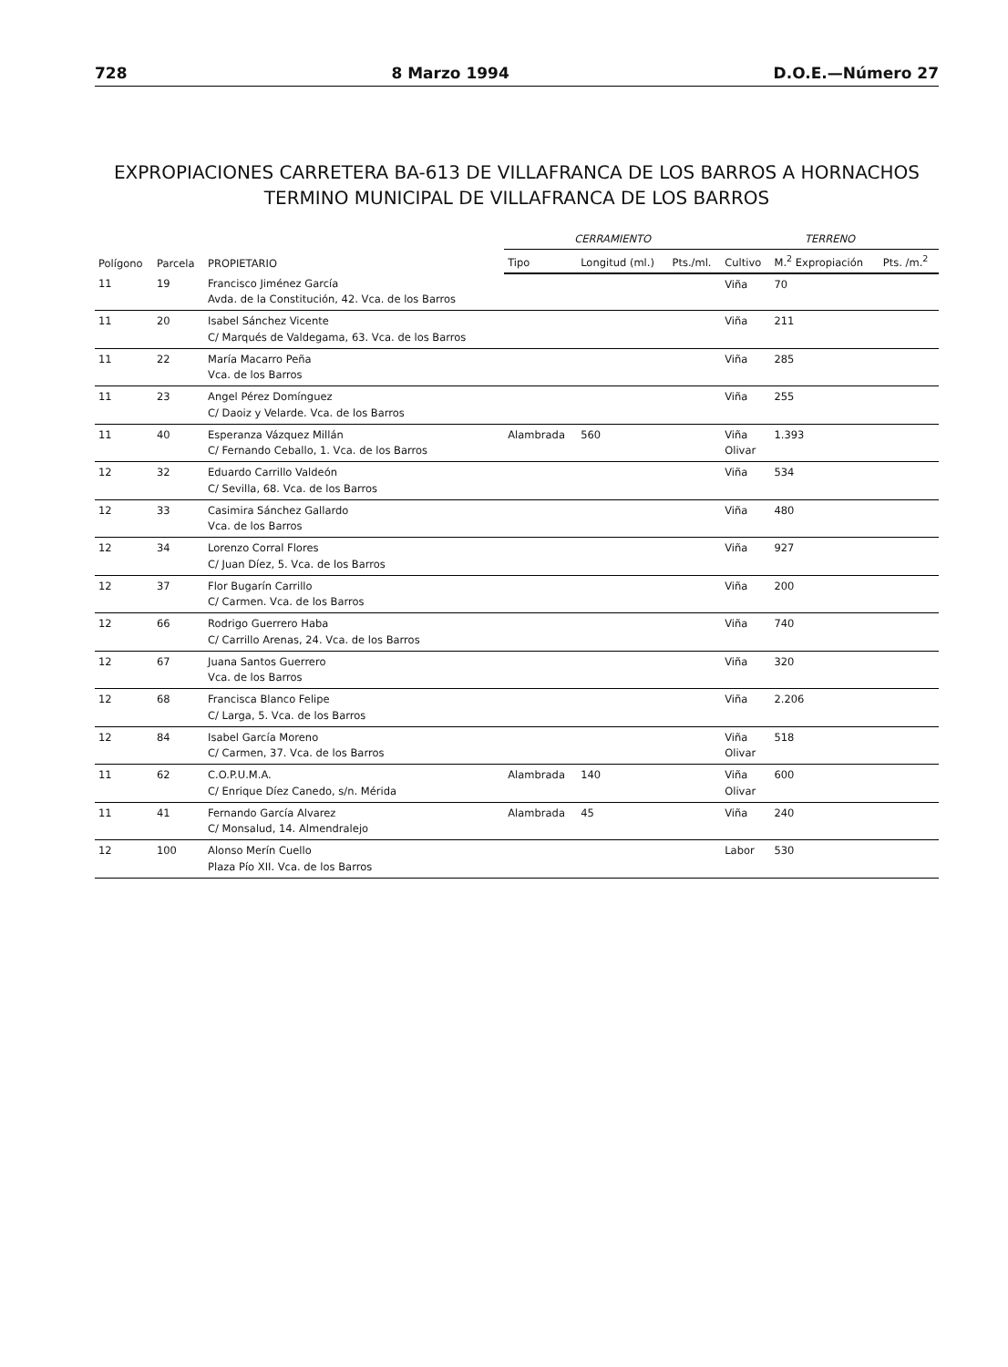728 8 Marzo 1994 D.O.E.—Número 27
EXPROPIACIONES CARRETERA BA-613 DE VILLAFRANCA DE LOS BARROS A HORNACHOS
TERMINO MUNICIPAL DE VILLAFRANCA DE LOS BARROS
| Polígono | Parcela | PROPIETARIO | CERRAMIENTO | | | TERRENO | | |
| --- | --- | --- | --- | --- | --- | --- | --- | --- |
| | | | Tipo | Longitud (ml.) | Pts./ml. | Cultivo | M.<sup>2</sup> Expropiación | Pts. /m.<sup>2</sup> |
| 11 | 19 | Francisco Jiménez García Avda. de la Constitución, 42. Vca. de los Barros | | | | Viña | 70 | |
| 11 | 20 | Isabel Sánchez Vicente C/ Marqués de Valdegama, 63. Vca. de los Barros | | | | Viña | 211 | |
| 11 | 22 | María Macarro Peña Vca. de los Barros | | | | Viña | 285 | |
| 11 | 23 | Angel Pérez Domínguez C/ Daoiz y Velarde. Vca. de los Barros | | | | Viña | 255 | |
| 11 | 40 | Esperanza Vázquez Millán C/ Fernando Ceballo, 1. Vca. de los Barros | Alambrada | 560 | | Viña Olivar | 1.393 | |
| 12 | 32 | Eduardo Carrillo Valdeón C/ Sevilla, 68. Vca. de los Barros | | | | Viña | 534 | |
| 12 | 33 | Casimira Sánchez Gallardo Vca. de los Barros | | | | Viña | 480 | |
| 12 | 34 | Lorenzo Corral Flores C/ Juan Díez, 5. Vca. de los Barros | | | | Viña | 927 | |
| 12 | 37 | Flor Bugarín Carrillo C/ Carmen. Vca. de los Barros | | | | Viña | 200 | |
| 12 | 66 | Rodrigo Guerrero Haba C/ Carrillo Arenas, 24. Vca. de los Barros | | | | Viña | 740 | |
| 12 | 67 | Juana Santos Guerrero Vca. de los Barros | | | | Viña | 320 | |
| 12 | 68 | Francisca Blanco Felipe C/ Larga, 5. Vca. de los Barros | | | | Viña | 2.206 | |
| 12 | 84 | Isabel García Moreno C/ Carmen, 37. Vca. de los Barros | | | | Viña Olivar | 518 | |
| 11 | 62 | C.O.P.U.M.A. C/ Enrique Díez Canedo, s/n. Mérida | Alambrada | 140 | | Viña Olivar | 600 | |
| 11 | 41 | Fernando García Alvarez C/ Monsalud, 14. Almendralejo | Alambrada | 45 | | Viña | 240 | |
| 12 | 100 | Alonso Merín Cuello Plaza Pío XII. Vca. de los Barros | | | | Labor | 530 | |